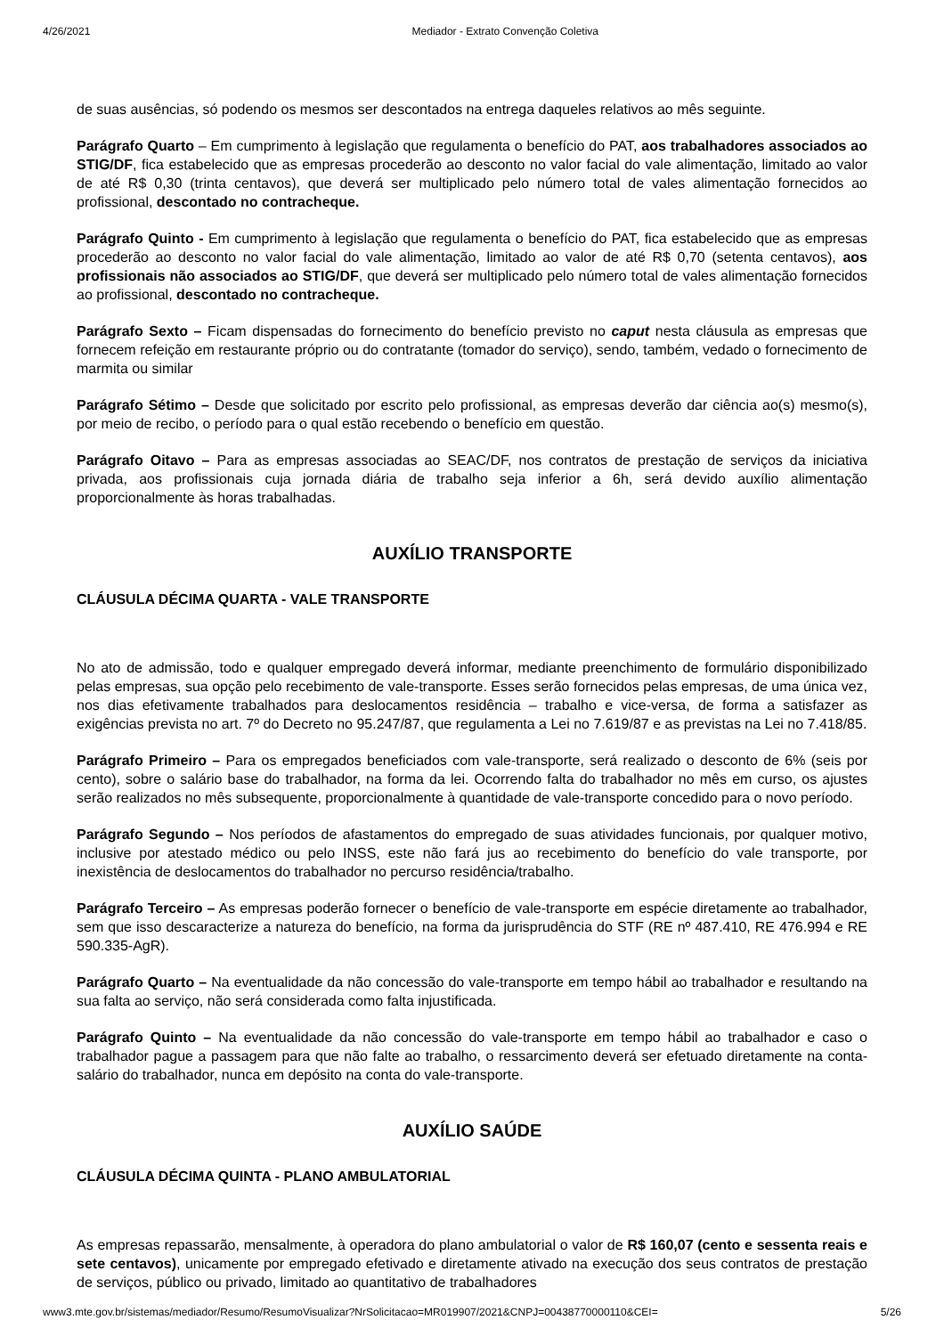4/26/2021 Mediador - Extrato Convenção Coletiva
de suas ausências, só podendo os mesmos ser descontados na entrega daqueles relativos ao mês seguinte.
Parágrafo Quarto – Em cumprimento à legislação que regulamenta o benefício do PAT, aos trabalhadores associados ao STIG/DF, fica estabelecido que as empresas procederão ao desconto no valor facial do vale alimentação, limitado ao valor de até R$ 0,30 (trinta centavos), que deverá ser multiplicado pelo número total de vales alimentação fornecidos ao profissional, descontado no contracheque.
Parágrafo Quinto - Em cumprimento à legislação que regulamenta o benefício do PAT, fica estabelecido que as empresas procederão ao desconto no valor facial do vale alimentação, limitado ao valor de até R$ 0,70 (setenta centavos), aos profissionais não associados ao STIG/DF, que deverá ser multiplicado pelo número total de vales alimentação fornecidos ao profissional, descontado no contracheque.
Parágrafo Sexto – Ficam dispensadas do fornecimento do benefício previsto no caput nesta cláusula as empresas que fornecem refeição em restaurante próprio ou do contratante (tomador do serviço), sendo, também, vedado o fornecimento de marmita ou similar
Parágrafo Sétimo – Desde que solicitado por escrito pelo profissional, as empresas deverão dar ciência ao(s) mesmo(s), por meio de recibo, o período para o qual estão recebendo o benefício em questão.
Parágrafo Oitavo – Para as empresas associadas ao SEAC/DF, nos contratos de prestação de serviços da iniciativa privada, aos profissionais cuja jornada diária de trabalho seja inferior a 6h, será devido auxílio alimentação proporcionalmente às horas trabalhadas.
AUXÍLIO TRANSPORTE
CLÁUSULA DÉCIMA QUARTA - VALE TRANSPORTE
No ato de admissão, todo e qualquer empregado deverá informar, mediante preenchimento de formulário disponibilizado pelas empresas, sua opção pelo recebimento de vale-transporte. Esses serão fornecidos pelas empresas, de uma única vez, nos dias efetivamente trabalhados para deslocamentos residência – trabalho e vice-versa, de forma a satisfazer as exigências prevista no art. 7º do Decreto no 95.247/87, que regulamenta a Lei no 7.619/87 e as previstas na Lei no 7.418/85.
Parágrafo Primeiro – Para os empregados beneficiados com vale-transporte, será realizado o desconto de 6% (seis por cento), sobre o salário base do trabalhador, na forma da lei. Ocorrendo falta do trabalhador no mês em curso, os ajustes serão realizados no mês subsequente, proporcionalmente à quantidade de vale-transporte concedido para o novo período.
Parágrafo Segundo – Nos períodos de afastamentos do empregado de suas atividades funcionais, por qualquer motivo, inclusive por atestado médico ou pelo INSS, este não fará jus ao recebimento do benefício do vale transporte, por inexistência de deslocamentos do trabalhador no percurso residência/trabalho.
Parágrafo Terceiro – As empresas poderão fornecer o benefício de vale-transporte em espécie diretamente ao trabalhador, sem que isso descaracterize a natureza do benefício, na forma da jurisprudência do STF (RE nº 487.410, RE 476.994 e RE 590.335-AgR).
Parágrafo Quarto – Na eventualidade da não concessão do vale-transporte em tempo hábil ao trabalhador e resultando na sua falta ao serviço, não será considerada como falta injustificada.
Parágrafo Quinto – Na eventualidade da não concessão do vale-transporte em tempo hábil ao trabalhador e caso o trabalhador pague a passagem para que não falte ao trabalho, o ressarcimento deverá ser efetuado diretamente na conta-salário do trabalhador, nunca em depósito na conta do vale-transporte.
AUXÍLIO SAÚDE
CLÁUSULA DÉCIMA QUINTA - PLANO AMBULATORIAL
As empresas repassarão, mensalmente, à operadora do plano ambulatorial o valor de R$ 160,07 (cento e sessenta reais e sete centavos), unicamente por empregado efetivado e diretamente ativado na execução dos seus contratos de prestação de serviços, público ou privado, limitado ao quantitativo de trabalhadores
www3.mte.gov.br/sistemas/mediador/Resumo/ResumoVisualizar?NrSolicitacao=MR019907/2021&CNPJ=00438770000110&CEI= 5/26